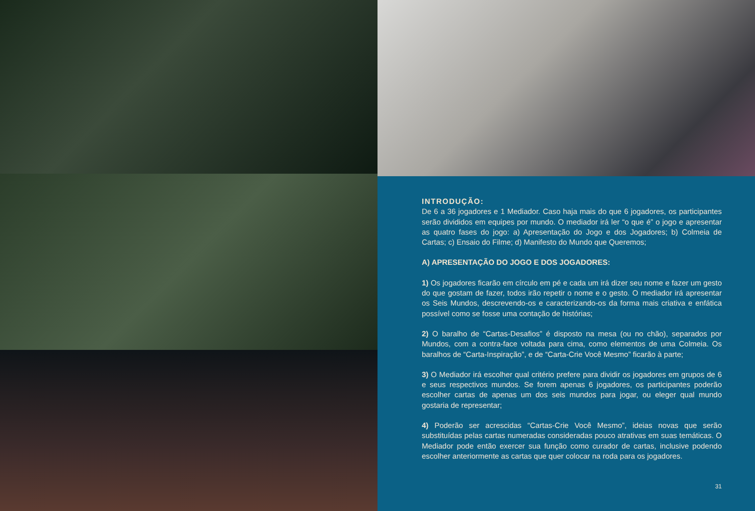INTRODUÇÃO:
De 6 a 36 jogadores e 1 Mediador. Caso haja mais do que 6 jogadores, os participantes serão divididos em equipes por mundo. O mediador irá ler “o que é” o jogo e apresentar as quatro fases do jogo: a) Apresentação do Jogo e dos Jogadores; b) Colmeia de Cartas; c) Ensaio do Filme; d) Manifesto do Mundo que Queremos;
A) APRESENTAÇÃO DO JOGO E DOS JOGADORES:
1) Os jogadores ficarão em círculo em pé e cada um irá dizer seu nome e fazer um gesto do que gostam de fazer, todos irão repetir o nome e o gesto. O mediador irá apresentar os Seis Mundos, descrevendo-os e caracterizando-os da forma mais criativa e enfática possível como se fosse uma contação de histórias;
2) O baralho de “Cartas-Desafios” é disposto na mesa (ou no chão), separados por Mundos, com a contra-face voltada para cima, como elementos de uma Colmeia. Os baralhos de “Carta-Inspiração”, e de “Carta-Crie Você Mesmo” ficarão à parte;
3) O Mediador irá escolher qual critério prefere para dividir os jogadores em grupos de 6 e seus respectivos mundos. Se forem apenas 6 jogadores, os participantes poderão escolher cartas de apenas um dos seis mundos para jogar, ou eleger qual mundo gostaria de representar;
4) Poderão ser acrescidas “Cartas-Crie Você Mesmo”, ideias novas que serão substituídas pelas cartas numeradas consideradas pouco atrativas em suas temáticas. O Mediador pode então exercer sua função como curador de cartas, inclusive podendo escolher anteriormente as cartas que quer colocar na roda para os jogadores.
31